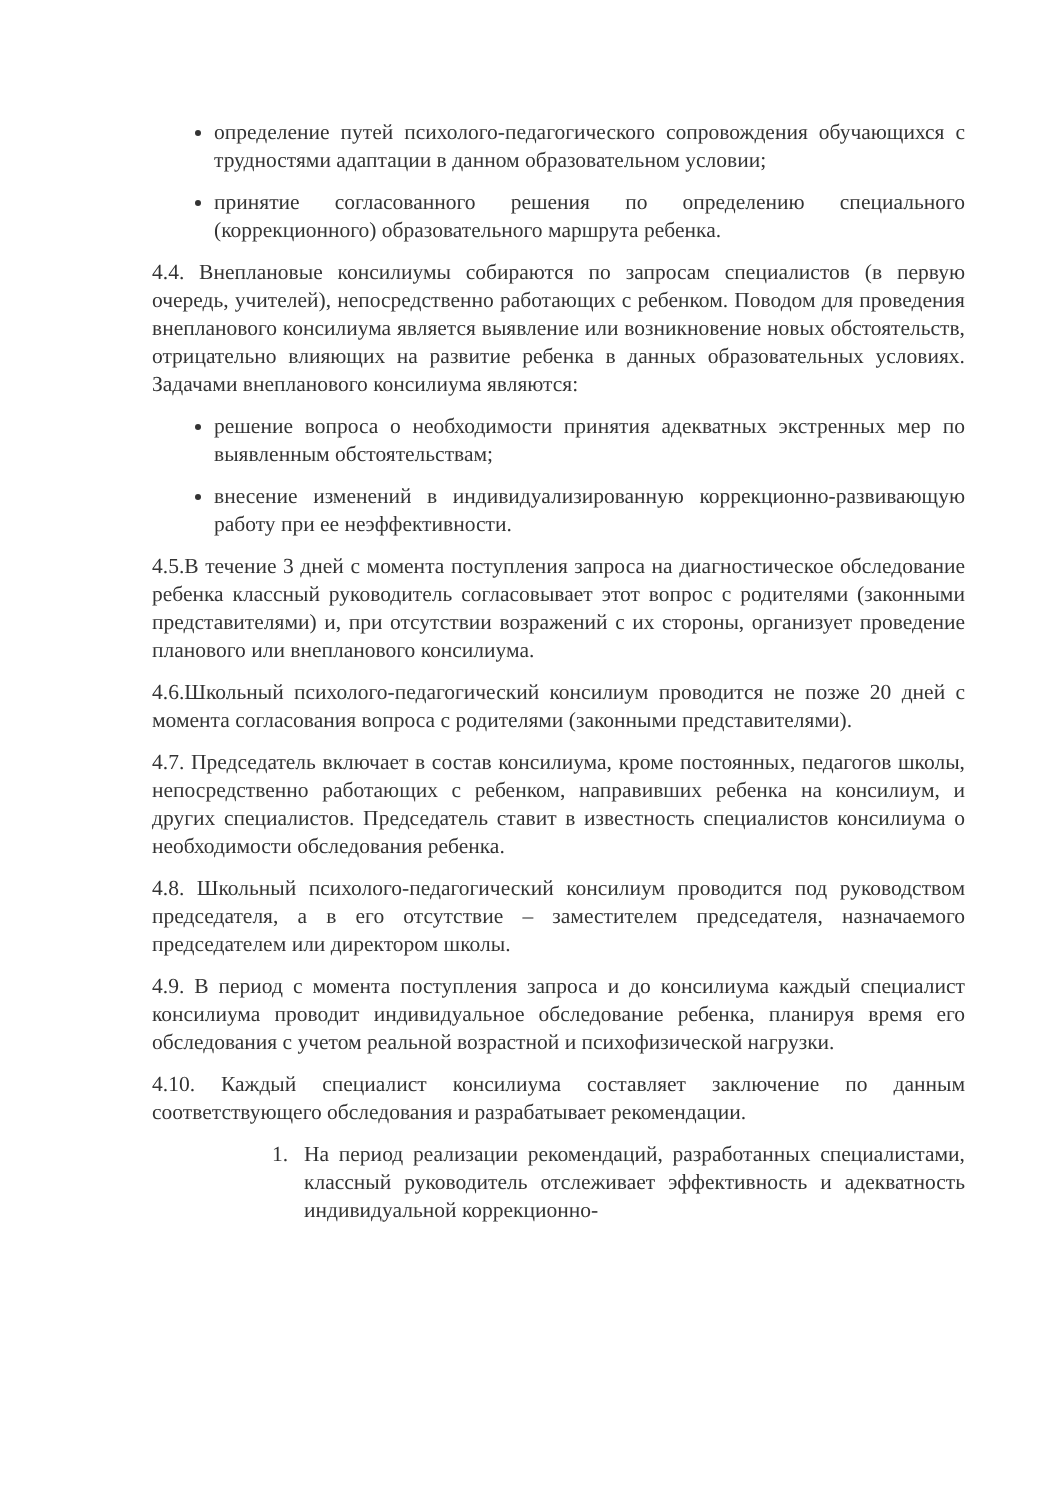определение путей психолого-педагогического сопровождения обучающихся с трудностями адаптации в данном образовательном условии;
принятие согласованного решения по определению специального (коррекционного) образовательного маршрута ребенка.
4.4. Внеплановые консилиумы собираются по запросам специалистов (в первую очередь, учителей), непосредственно работающих с ребенком. Поводом для проведения внепланового консилиума является выявление или возникновение новых обстоятельств, отрицательно влияющих на развитие ребенка в данных образовательных условиях. Задачами внепланового консилиума являются:
решение вопроса о необходимости принятия адекватных экстренных мер по выявленным обстоятельствам;
внесение изменений в индивидуализированную коррекционно-развивающую работу при ее неэффективности.
4.5.В течение 3 дней с момента поступления запроса на диагностическое обследование ребенка классный руководитель согласовывает этот вопрос с родителями (законными представителями) и, при отсутствии возражений с их стороны, организует проведение планового или внепланового консилиума.
4.6.Школьный психолого-педагогический консилиум проводится не позже 20 дней с момента согласования вопроса с родителями (законными представителями).
4.7. Председатель включает в состав консилиума, кроме постоянных, педагогов школы, непосредственно работающих с ребенком, направивших ребенка на консилиум, и других специалистов. Председатель ставит в известность специалистов консилиума о необходимости обследования ребенка.
4.8. Школьный психолого-педагогический консилиум проводится под руководством председателя, а в его отсутствие – заместителем председателя, назначаемого председателем или директором школы.
4.9. В период с момента поступления запроса и до консилиума каждый специалист консилиума проводит индивидуальное обследование ребенка, планируя время его обследования с учетом реальной возрастной и психофизической нагрузки.
4.10. Каждый специалист консилиума составляет заключение по данным соответствующего обследования и разрабатывает рекомендации.
1. На период реализации рекомендаций, разработанных специалистами, классный руководитель отслеживает эффективность и адекватность индивидуальной коррекционно-